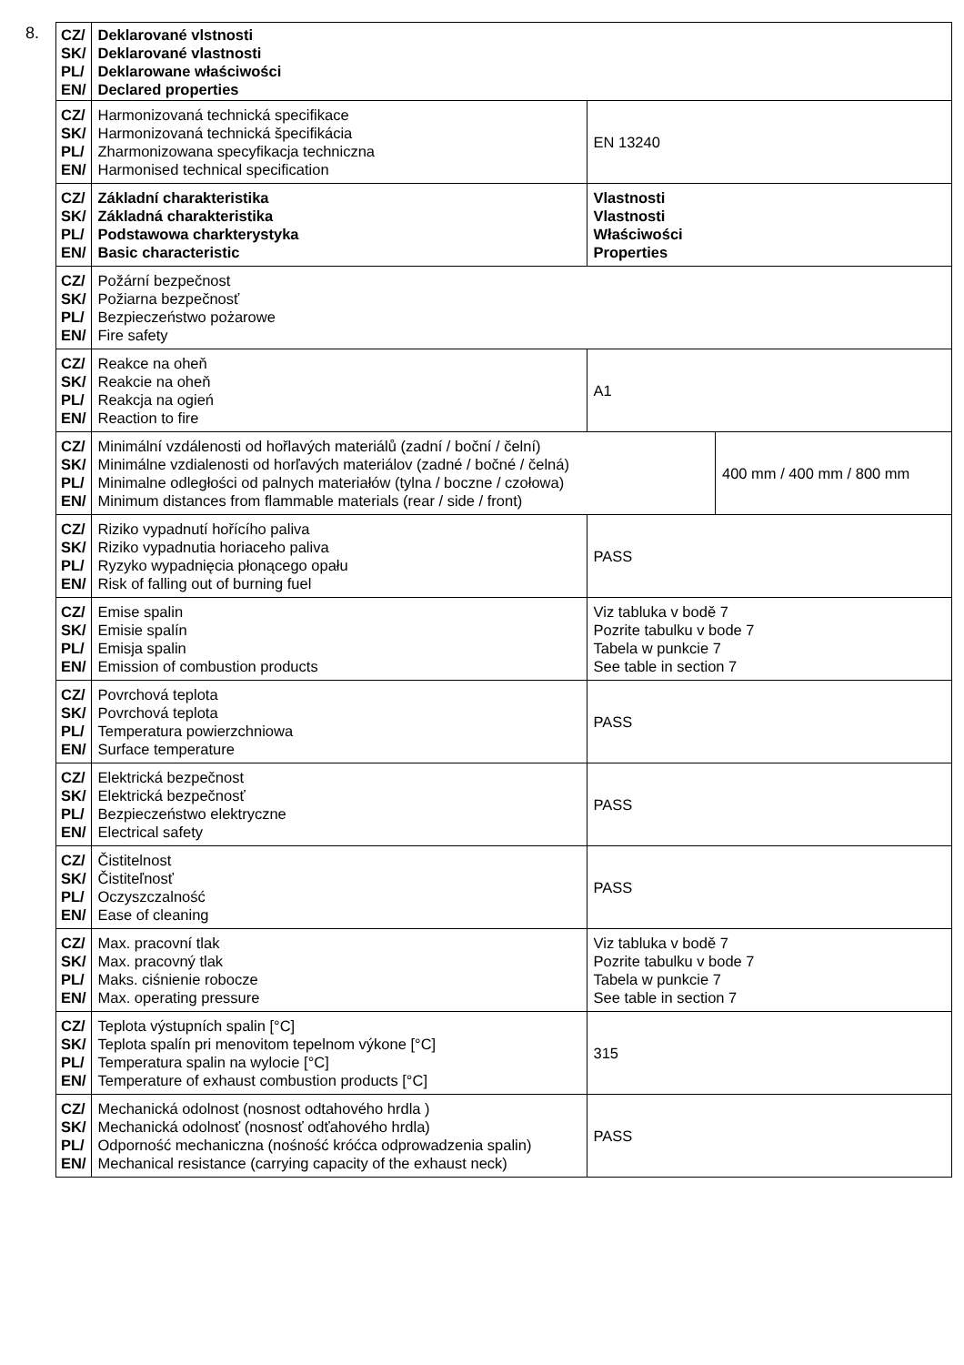8.
| CZ/ SK/ PL/ EN/ | Deklarované vlstnosti Deklarované vlastnosti Deklarowane właściwości Declared properties | | |
| CZ/ SK/ PL/ EN/ | Harmonizovaná technická specifikace Harmonizovaná technická špecifikácia Zharmonizowana specyfikacja techniczna Harmonised technical specification | EN 13240 | |
| CZ/ SK/ PL/ EN/ | Základní charakteristika Základná charakteristika Podstawowa charkterystyka Basic characteristic | Vlastnosti Vlastnosti Właściwości Properties | |
| CZ/ SK/ PL/ EN/ | Požární bezpečnost Požiarna bezpečnosť Bezpieczeństwo pożarowe Fire safety | | |
| CZ/ SK/ PL/ EN/ | Reakce na oheň Reakcie na oheň Reakcja na ogień Reaction to fire | A1 | |
| CZ/ SK/ PL/ EN/ | Minimální vzdálenosti od hořlavých materiálů (zadní / boční / čelní) Minimálne vzdialenosti od horľavých materiálov (zadné / bočné / čelná) Minimalne odległości od palnych materiałów (tylna / boczne / czołowa) Minimum distances from flammable materials (rear / side / front) | | 400 mm / 400 mm / 800 mm |
| CZ/ SK/ PL/ EN/ | Riziko vypadnutí hořícího paliva Riziko vypadnutia horiaceho paliva Ryzyko wypadnięcia płonącego opału Risk of falling out of burning fuel | PASS | |
| CZ/ SK/ PL/ EN/ | Emise spalin Emisie spalín Emisja spalin Emission of combustion products | Viz tabluka v bodě 7 Pozrite tabulku v bode 7 Tabela w punkcie 7 See table in section 7 | |
| CZ/ SK/ PL/ EN/ | Povrchová teplota Povrchová teplota Temperatura powierzchniowa Surface temperature | PASS | |
| CZ/ SK/ PL/ EN/ | Elektrická bezpečnost Elektrická bezpečnosť Bezpieczeństwo elektryczne Electrical safety | PASS | |
| CZ/ SK/ PL/ EN/ | Čistitelnost Čistiteľnosť Oczyszczalność Ease of cleaning | PASS | |
| CZ/ SK/ PL/ EN/ | Max. pracovní tlak Max. pracovný tlak Maks. ciśnienie robocze Max. operating pressure | Viz tabluka v bodě 7 Pozrite tabulku v bode 7 Tabela w punkcie 7 See table in section 7 | |
| CZ/ SK/ PL/ EN/ | Teplota výstupních spalin [°C] Teplota spalín pri menovitom tepelnom výkone [°C] Temperatura spalin na wylocie [°C] Temperature of exhaust combustion products [°C] | 315 | |
| CZ/ SK/ PL/ EN/ | Mechanická odolnost (nosnost odtahového hrdla ) Mechanická odolnosť (nosnosť odťahového hrdla) Odporność mechaniczna (nośność króćca odprowadzenia spalin) Mechanical resistance (carrying capacity of the exhaust neck) | PASS | |